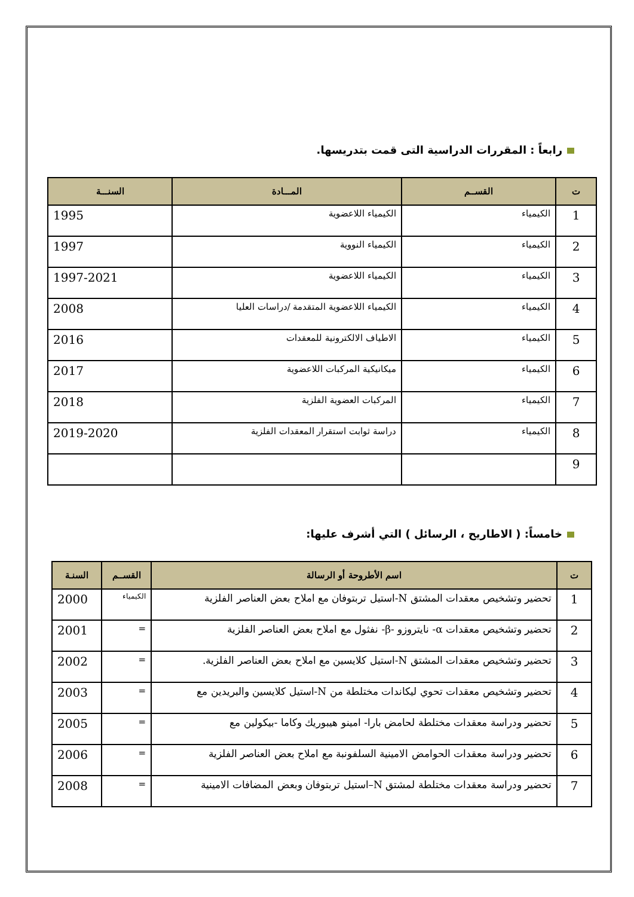رابعاً : المقررات الدراسية التى قمت بتدريسها.
| ت | القســم | المـــادة | السنـــة |
| --- | --- | --- | --- |
| 1 | الكيمياء | الكيمياء اللاعضوية | 1995 |
| 2 | الكيمياء | الكيمياء النووية | 1997 |
| 3 | الكيمياء | الكيمياء اللاعضوية | 1997-2021 |
| 4 | الكيمياء | الكيمياء اللاعضوية المتقدمة /دراسات العليا | 2008 |
| 5 | الكيمياء | الاطياف الالكترونية للمعقدات | 2016 |
| 6 | الكيمياء | ميكانيكية المركبات اللاعضوية | 2017 |
| 7 | الكيمياء | المركبات العضوية الفلزية | 2018 |
| 8 | الكيمياء | دراسة ثوابت استقرار المعقدات الفلزية | 2019-2020 |
| 9 | | | |
خامساً: ( الاطاريح ، الرسائل ) التي أشرف عليها:
| ت | اسم الأطروحة أو الرسالة | القســم | السنـة |
| --- | --- | --- | --- |
| 1 | تحضير وتشخيص معقدات المشتق N-استيل تربتوفان مع املاح بعض العناصر الفلزية | الكيمياء | 2000 |
| 2 | تحضير وتشخيص معقدات α- نايتروزو -β- نفثول مع املاح بعض العناصر الفلزية | = | 2001 |
| 3 | تحضير وتشخيص معقدات المشتق N-استيل كلايسين مع املاح بعض العناصر الفلزية. | = | 2002 |
| 4 | تحضير وتشخيص معقدات تحوي ليكاندات مختلطة من N-استيل كلايسين والبريدين مع | = | 2003 |
| 5 | تحضير ودراسة معقدات مختلطة لحامض بارا- امينو هيبوريك وكاما -بيكولين مع | = | 2005 |
| 6 | تحضير ودراسة معقدات الحوامض الامينية السلفونبة مع املاح بعض العناصر الفلزية | = | 2006 |
| 7 | تحضير ودراسة معقدات مختلطة لمشتق N–استيل تربتوفان وبعض المضافات الامينية | = | 2008 |